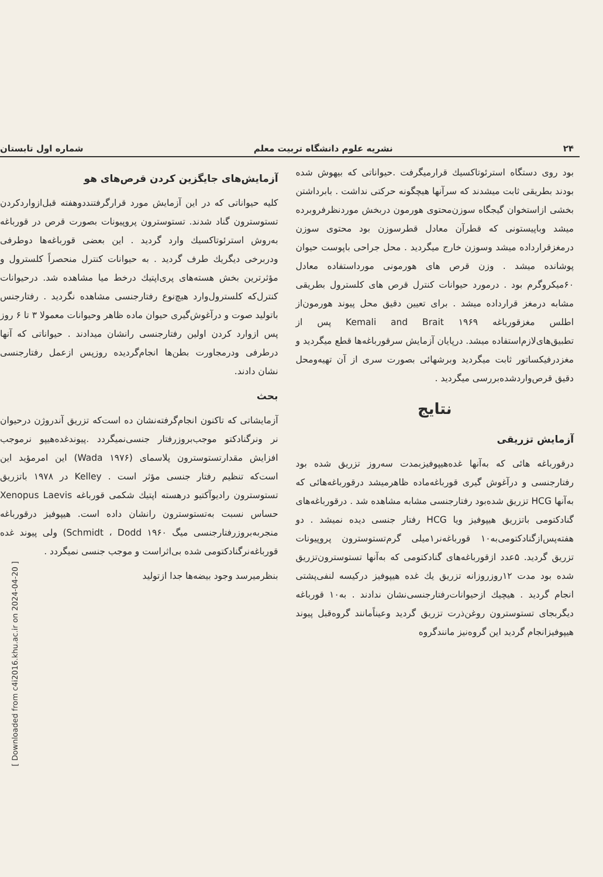۲۴ نشریه علوم دانشگاه تربیت معلم شماره اول تابستان
بود روی دستگاه استرئوتاکسیك قرارمیگرفت .حیواناتی که بیهوش شده بودند بطریقی ثابت میشدند که سرآنها هیچگونه حرکتی نداشت . بابرداشتن بخشی ازاستخوان گیجگاه سوزن‌محتوی هورمون دربخش موردنظرفروبرده میشد وباپیستونی که قطرآن معادل قطرسوزن بود محتوی سوزن درمغزقرارداده میشد وسوزن خارج میگردید . محل جراحی باپوست حیوان پوشانده میشد . وزن قرص های هورمونی مورداستفاده معادل ۶۰میکروگرم بود . درمورد حیوانات کنترل قرص های کلسترول بطریقی مشابه درمغز قرارداده میشد . برای تعیین دقیق محل پیوند هورمون‌از اطلس مغزقورباغه Kemali and Brait ۱۹۶۹ پس از تطبیق‌های‌لازم‌استفاده میشد. درپایان آزمایش سرقورباغه‌ها قطع میگردید و مغزدرفیکساتور ثابت میگردید وبرشهائی بصورت سری از آن تهیه‌ومحل دقیق قرص‌واردشده‌بررسی میگردید .
نتایج
آزمایش تزریقی
درقورباغه هائی که به‌آنها غده‌هیپوفیزبمدت سه‌روز تزریق شده بود رفتارجنسی و درآغوش گیری قورباغه‌ماده ظاهرمیشد درقورباغه‌هائی که به‌آنها HCG تزریق شده‌بود رفتارجنسی مشابه مشاهده شد . درقورباغه‌های گنادکتومی باتزریق هیپوفیز ویا HCG رفتار جنسی دیده نمیشد . دو هفته‌پس‌ازگنادکتومی‌به‌۱۰ قورباغه‌نر۱میلی گرم‌تستوسترون پروپیونات تزریق گردید. ۵عدد ازقورباغه‌های گنادکتومی که به‌آنها تستوسترون‌تزریق شده بود مدت ۱۲روزروزانه تزریق یك غده هیپوفیز درکیسه لنفی‌پشتی انجام گردید . هیچیك ازحیوانات‌رفتارجنسی‌نشان ندادند . به‌۱۰ قورباغه دیگربجای تستوسترون روغن‌ذرت تزریق گردید وعیناًمانند گروه‌قبل پیوند هیپوفیزانجام گردید این گروه‌نیز مانندگروه
آزمایش‌های جایگزین کردن قرص‌های هو
کلیه حیواناتی که در این آزمایش مورد قرارگرفتنددوهفته قبل‌ازواردکردن تستوسترون گناد شدند. تستوسترون پروپیونات بصورت قرص در قورباغه به‌روش استرئوتاکسیك وارد گردید . این بعضی قورباغه‌ها دوطرفی ودربرخی دیگریك طرف گردید . به حیوانات کنترل منحصراً کلسترول و مؤثرترین بخش هسته‌های پری‌اپتیك درخط میا مشاهده شد. درحیوانات کنترل‌که کلسترول‌وارد هیچ‌نوع رفتارجنسی مشاهده نگردید . رفتارجنس باتولید صوت و درآغوش‌گیری حیوان ماده ظاهر وحیوانات معمولا ۳ تا ۶ روز پس ازوارد کردن اولین رفتارجنسی رانشان میدادند . حیواناتی که آنها درطرفی ودرمجاورت بطن‌ها انجام‌گردیده روزپس ازعمل رفتارجنسی نشان دادند.
بحث
آزمایشاتی که تاکنون انجام‌گرفته‌نشان ده است‌که تزریق آندروژن درحیوان نر ونرگنادکتو موجب‌بروزرفتار جنسی‌نمیگردد .پیوندغده‌هیپو نرموجب افزایش مقدارتستوسترون پلاسمای (Wada ۱۹۷۶) این امرمؤید این است‌که تنظیم رفتار جنسی مؤثر است . Kelley در ۱۹۷۸ باتزریق تستوسترون رادیوآکتیو درهسته اپتیك شکمی قورباغه Xenopus Laevis حساس نسبت به‌تستوسترون رانشان داده است. هیپوفیز درقورباغه منجربه‌بروزرفتارجنسی میگ Schmidt ، Dodd ۱۹۶۰) ولی پیوند غده قورباغه‌نرگنادکتومی شده بی‌اثراست و موجب جنسی نمیگردد .
بنظرمیرسد وجود بیضه‌ها جدا ازتولید
[ Downloaded from c4i2016.khu.ac.ir on 2024-04-20 ]